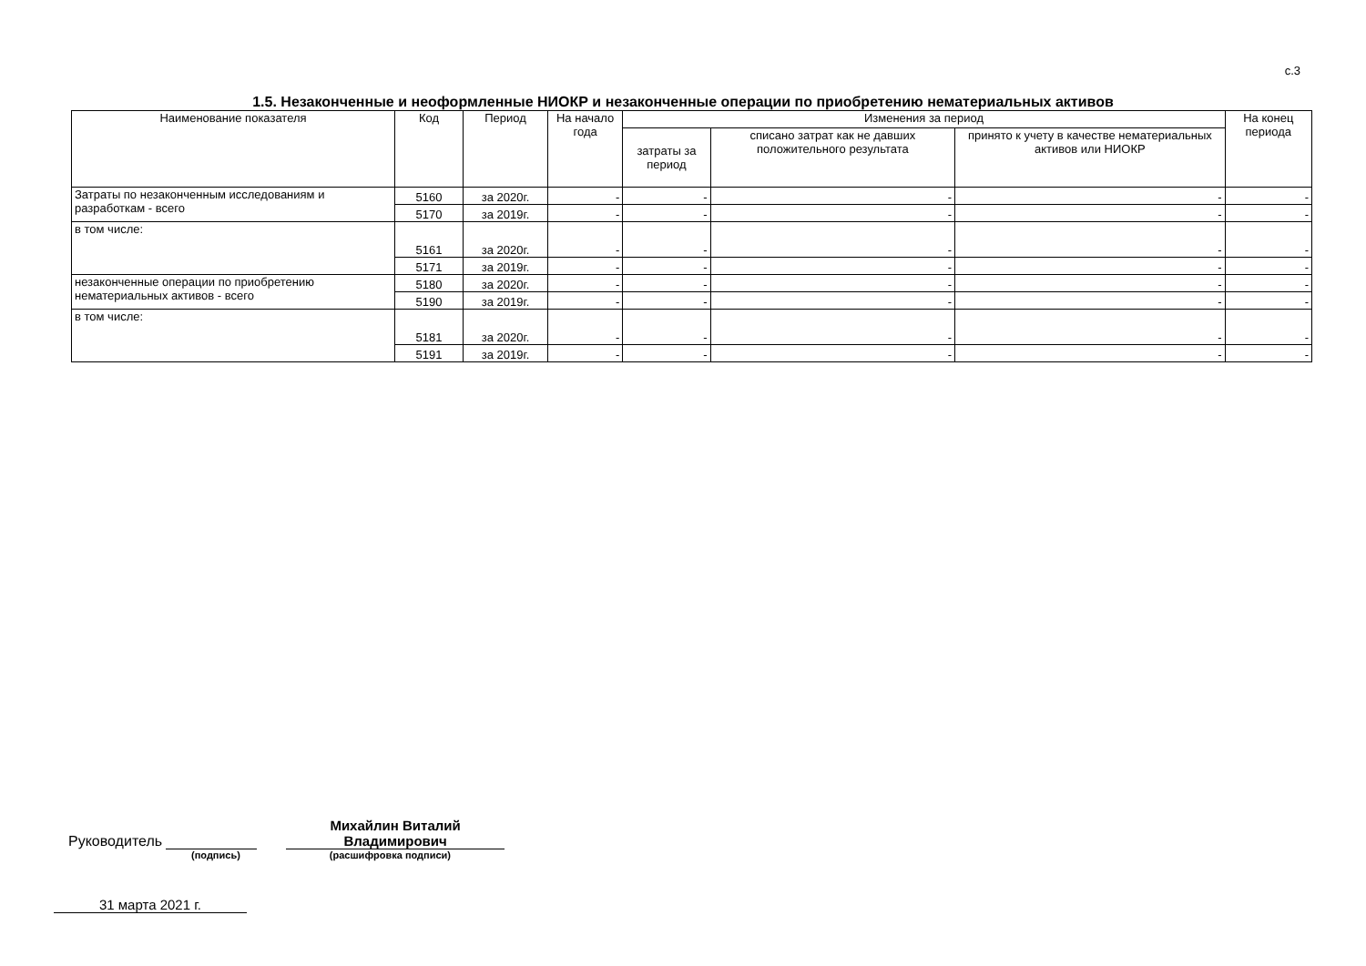с.3
1.5. Незаконченные и неоформленные НИОКР и незаконченные операции по приобретению нематериальных активов
| Наименование показателя | Код | Период | На начало года | Изменения за период | | | На конец периода |
| --- | --- | --- | --- | --- | --- | --- | --- |
| | | | | затраты за период | списано затрат как не давших положительного результата | принято к учету в качестве нематериальных активов или НИОКР | |
| Затраты по незаконченным исследованиям и разработкам - всего | 5160 | за 2020г. | - | - | - | - | - |
| | 5170 | за 2019г. | - | - | - | - | - |
| в том числе: | 5161 | за 2020г. | - | - | - | - | - |
| | 5171 | за 2019г. | - | - | - | - | - |
| незаконченные операции по приобретению нематериальных активов - всего | 5180 | за 2020г. | - | - | - | - | - |
| | 5190 | за 2019г. | - | - | - | - | - |
| в том числе: | 5181 | за 2020г. | - | - | - | - | - |
| | 5191 | за 2019г. | - | - | - | - | - |
Руководитель
Михайлин Виталий
Владимирович
(подпись) (расшифровка подписи)
31 марта 2021 г.